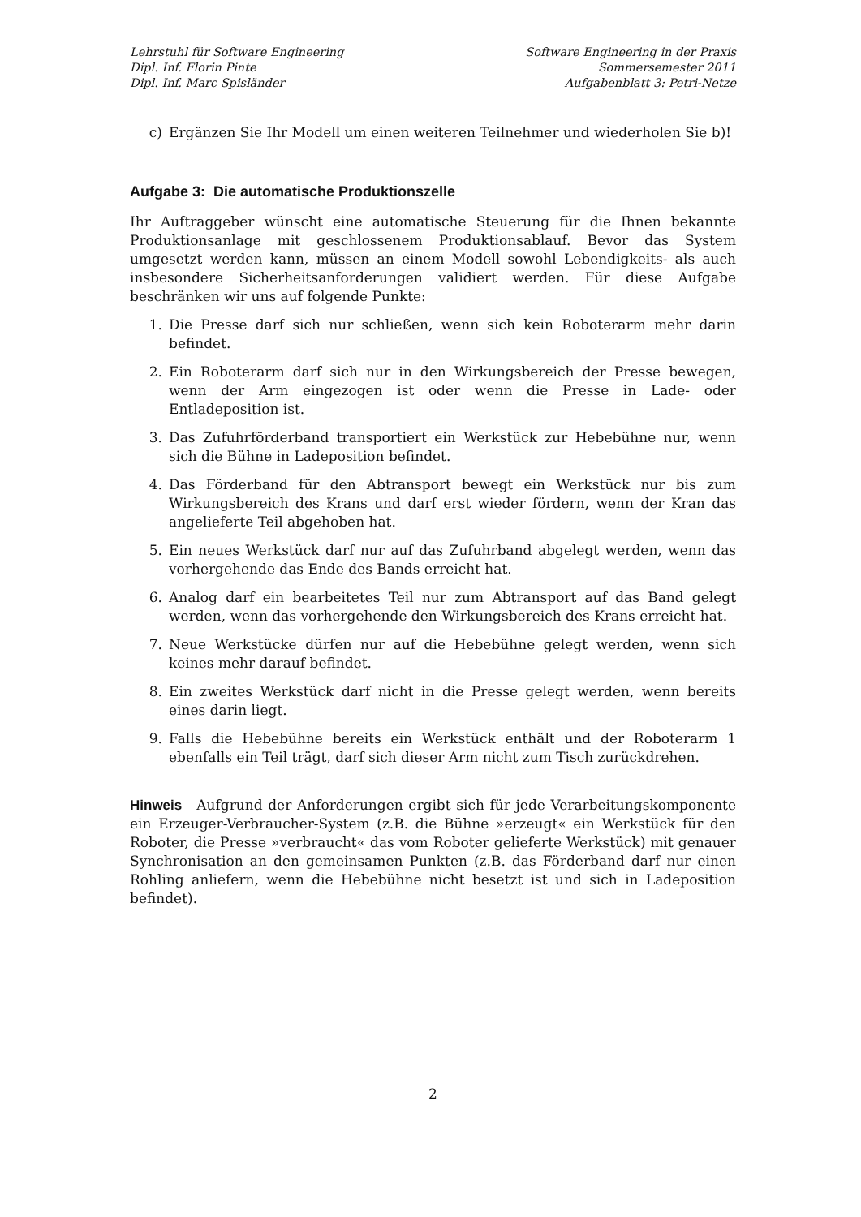Lehrstuhl für Software Engineering
Dipl. Inf. Florin Pinte
Dipl. Inf. Marc Spisländer
Software Engineering in der Praxis
Sommersemester 2011
Aufgabenblatt 3: Petri-Netze
c) Ergänzen Sie Ihr Modell um einen weiteren Teilnehmer und wiederholen Sie b)!
Aufgabe 3: Die automatische Produktionszelle
Ihr Auftraggeber wünscht eine automatische Steuerung für die Ihnen bekannte Produktionsanlage mit geschlossenem Produktionsablauf. Bevor das System umgesetzt werden kann, müssen an einem Modell sowohl Lebendigkeits- als auch insbesondere Sicherheitsanforderungen validiert werden. Für diese Aufgabe beschränken wir uns auf folgende Punkte:
1. Die Presse darf sich nur schließen, wenn sich kein Roboterarm mehr darin befindet.
2. Ein Roboterarm darf sich nur in den Wirkungsbereich der Presse bewegen, wenn der Arm eingezogen ist oder wenn die Presse in Lade- oder Entladeposition ist.
3. Das Zufuhrförderband transportiert ein Werkstück zur Hebebühne nur, wenn sich die Bühne in Ladeposition befindet.
4. Das Förderband für den Abtransport bewegt ein Werkstück nur bis zum Wirkungsbereich des Krans und darf erst wieder fördern, wenn der Kran das angelieferte Teil abgehoben hat.
5. Ein neues Werkstück darf nur auf das Zufuhrband abgelegt werden, wenn das vorhergehende das Ende des Bands erreicht hat.
6. Analog darf ein bearbeitetes Teil nur zum Abtransport auf das Band gelegt werden, wenn das vorhergehende den Wirkungsbereich des Krans erreicht hat.
7. Neue Werkstücke dürfen nur auf die Hebebühne gelegt werden, wenn sich keines mehr darauf befindet.
8. Ein zweites Werkstück darf nicht in die Presse gelegt werden, wenn bereits eines darin liegt.
9. Falls die Hebebühne bereits ein Werkstück enthält und der Roboterarm 1 ebenfalls ein Teil trägt, darf sich dieser Arm nicht zum Tisch zurückdrehen.
Hinweis Aufgrund der Anforderungen ergibt sich für jede Verarbeitungskomponente ein Erzeuger-Verbraucher-System (z.B. die Bühne »erzeugt« ein Werkstück für den Roboter, die Presse »verbraucht« das vom Roboter gelieferte Werkstück) mit genauer Synchronisation an den gemeinsamen Punkten (z.B. das Förderband darf nur einen Rohling anliefern, wenn die Hebebühne nicht besetzt ist und sich in Ladeposition befindet).
2